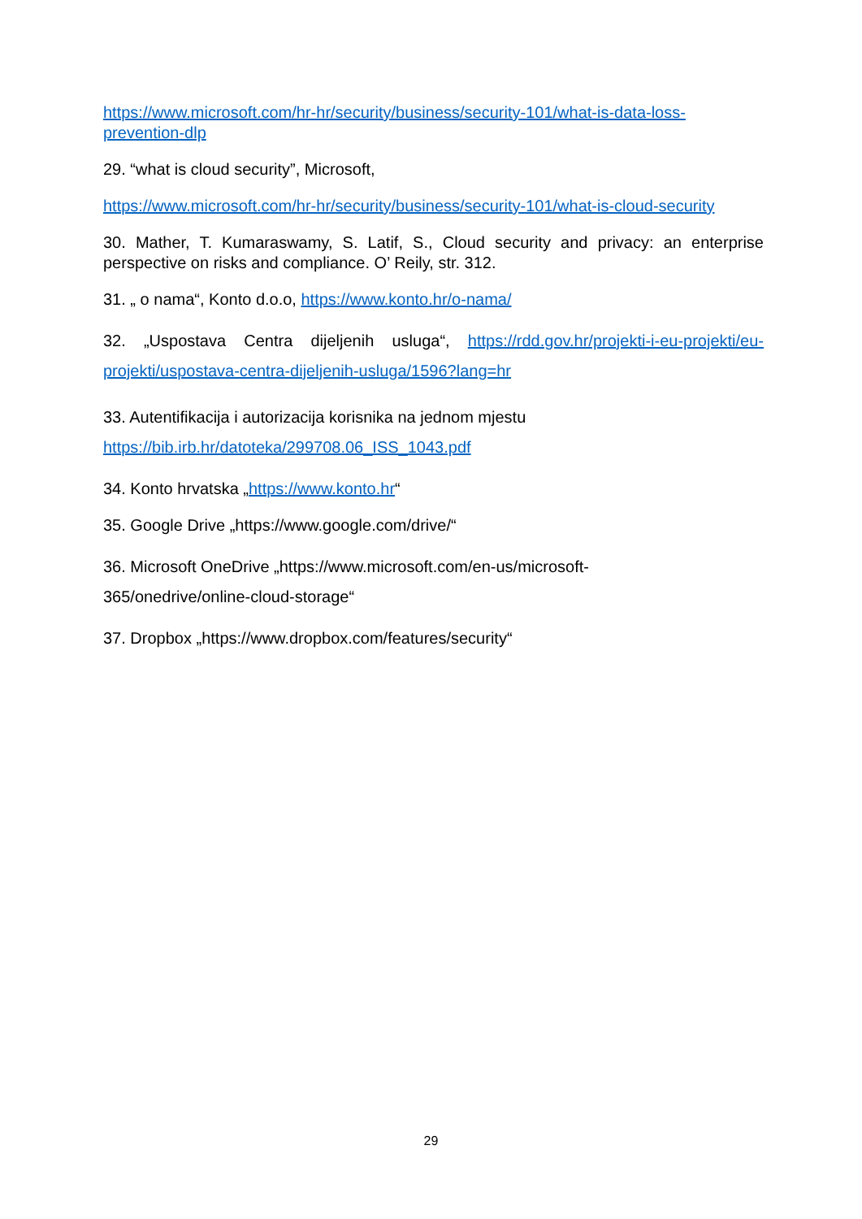https://www.microsoft.com/hr-hr/security/business/security-101/what-is-data-loss-prevention-dlp
29. “what is cloud security”, Microsoft,
https://www.microsoft.com/hr-hr/security/business/security-101/what-is-cloud-security
30. Mather, T. Kumaraswamy, S. Latif, S., Cloud security and privacy: an enterprise perspective on risks and compliance. O’ Reily, str. 312.
31. „ o nama“, Konto d.o.o, https://www.konto.hr/o-nama/
32. „Uspostava Centra dijeljenih usluga“, https://rdd.gov.hr/projekti-i-eu-projekti/eu-projekti/uspostava-centra-dijeljenih-usluga/1596?lang=hr
33. Autentifikacija i autorizacija korisnika na jednom mjestu
https://bib.irb.hr/datoteka/299708.06_ISS_1043.pdf
34. Konto hrvatska „https://www.konto.hr“
35. Google Drive „https://www.google.com/drive/“
36. Microsoft OneDrive „https://www.microsoft.com/en-us/microsoft-
365/onedrive/online-cloud-storage“
37. Dropbox „https://www.dropbox.com/features/security“
29